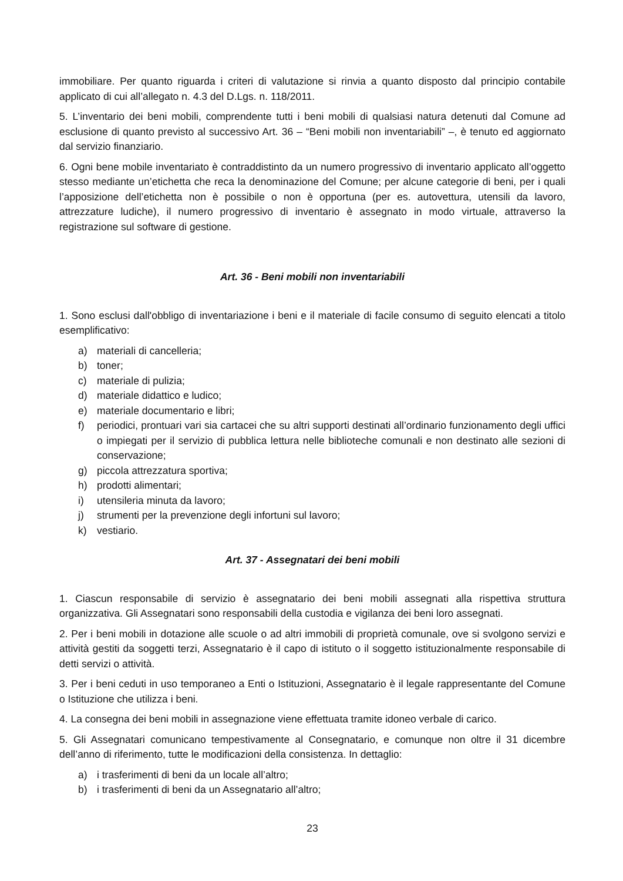immobiliare. Per quanto riguarda i criteri di valutazione si rinvia a quanto disposto dal principio contabile applicato di cui all’allegato n. 4.3 del D.Lgs. n. 118/2011.
5. L’inventario dei beni mobili, comprendente tutti i beni mobili di qualsiasi natura detenuti dal Comune ad esclusione di quanto previsto al successivo Art. 36 – “Beni mobili non inventariabili” –, è tenuto ed aggiornato dal servizio finanziario.
6. Ogni bene mobile inventariato è contraddistinto da un numero progressivo di inventario applicato all’oggetto stesso mediante un’etichetta che reca la denominazione del Comune; per alcune categorie di beni, per i quali l’apposizione dell’etichetta non è possibile o non è opportuna (per es. autovettura, utensili da lavoro, attrezzature ludiche), il numero progressivo di inventario è assegnato in modo virtuale, attraverso la registrazione sul software di gestione.
Art. 36 - Beni mobili non inventariabili
1. Sono esclusi dall'obbligo di inventariazione i beni e il materiale di facile consumo di seguito elencati a titolo esemplificativo:
a) materiali di cancelleria;
b) toner;
c) materiale di pulizia;
d) materiale didattico e ludico;
e) materiale documentario e libri;
f) periodici, prontuari vari sia cartacei che su altri supporti destinati all’ordinario funzionamento degli uffici o impiegati per il servizio di pubblica lettura nelle biblioteche comunali e non destinato alle sezioni di conservazione;
g) piccola attrezzatura sportiva;
h) prodotti alimentari;
i) utensileria minuta da lavoro;
j) strumenti per la prevenzione degli infortuni sul lavoro;
k) vestiario.
Art. 37 - Assegnatari dei beni mobili
1. Ciascun responsabile di servizio è assegnatario dei beni mobili assegnati alla rispettiva struttura organizzativa. Gli Assegnatari sono responsabili della custodia e vigilanza dei beni loro assegnati.
2. Per i beni mobili in dotazione alle scuole o ad altri immobili di proprietà comunale, ove si svolgono servizi e attività gestiti da soggetti terzi, Assegnatario è il capo di istituto o il soggetto istituzionalmente responsabile di detti servizi o attività.
3. Per i beni ceduti in uso temporaneo a Enti o Istituzioni, Assegnatario è il legale rappresentante del Comune o Istituzione che utilizza i beni.
4. La consegna dei beni mobili in assegnazione viene effettuata tramite idoneo verbale di carico.
5. Gli Assegnatari comunicano tempestivamente al Consegnatario, e comunque non oltre il 31 dicembre dell’anno di riferimento, tutte le modificazioni della consistenza. In dettaglio:
a) i trasferimenti di beni da un locale all’altro;
b) i trasferimenti di beni da un Assegnatario all’altro;
23